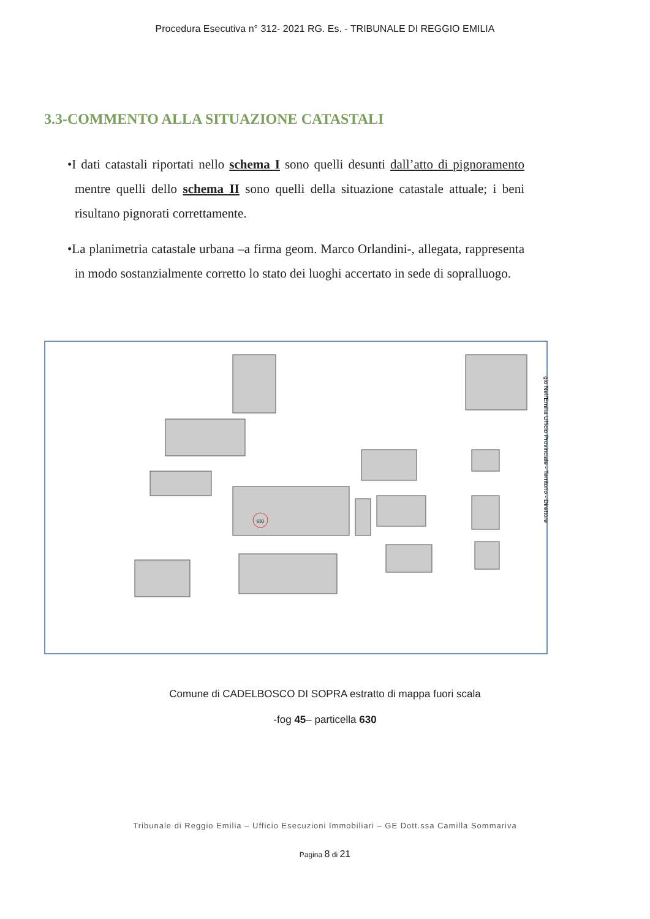Procedura Esecutiva n° 312- 2021 RG. Es. - TRIBUNALE DI REGGIO EMILIA
3.3-COMMENTO ALLA SITUAZIONE CATASTALI
•I dati catastali riportati nello schema I sono quelli desunti dall’atto di pignoramento mentre quelli dello schema II sono quelli della situazione catastale attuale; i beni risultano pignorati correttamente.
•La planimetria catastale urbana –a firma geom. Marco Orlandini-, allegata, rappresenta in modo sostanzialmente corretto lo stato dei luoghi accertato in sede di sopralluogo.
630
gio Nell'Emilia Ufficio Provinciale - Territorio - Direttore
Comune di CADELBOSCO DI SOPRA estratto di mappa fuori scala
-fog 45– particella 630
Tribunale di Reggio Emilia – Ufficio Esecuzioni Immobiliari – GE Dott.ssa Camilla Sommariva
Pagina 8 di 21